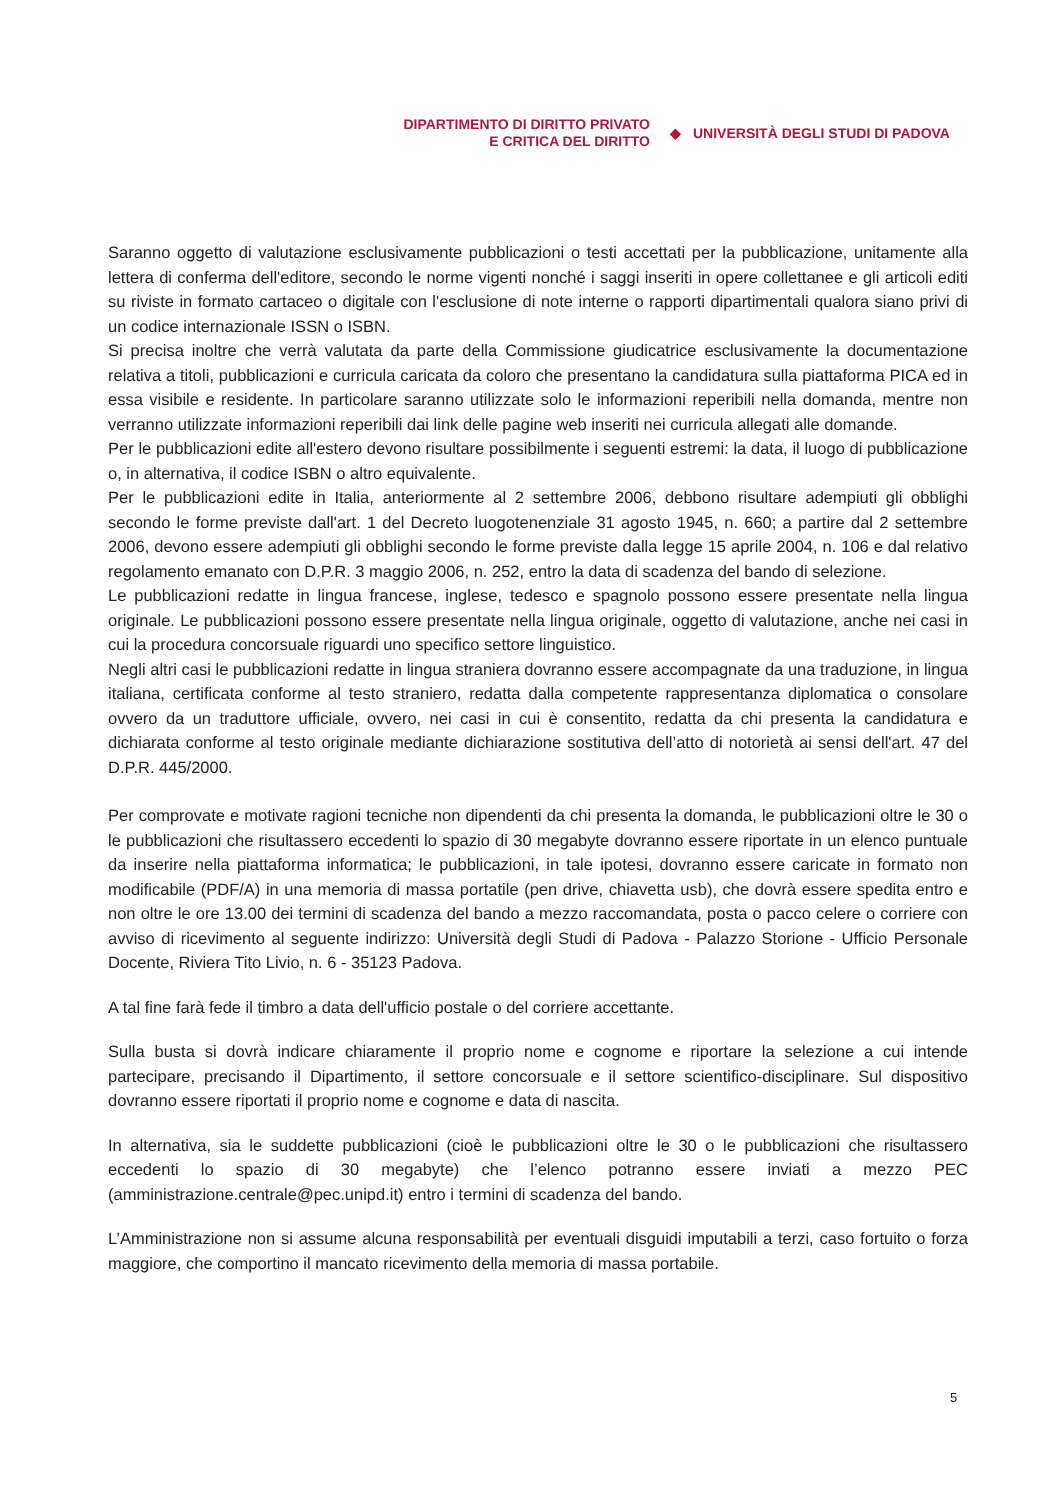DIPARTIMENTO DI DIRITTO PRIVATO
E CRITICA DEL DIRITTO
◆ UNIVERSITÀ DEGLI STUDI DI PADOVA
Saranno oggetto di valutazione esclusivamente pubblicazioni o testi accettati per la pubblicazione, unitamente alla lettera di conferma dell'editore, secondo le norme vigenti nonché i saggi inseriti in opere collettanee e gli articoli editi su riviste in formato cartaceo o digitale con l'esclusione di note interne o rapporti dipartimentali qualora siano privi di un codice internazionale ISSN o ISBN.
Si precisa inoltre che verrà valutata da parte della Commissione giudicatrice esclusivamente la documentazione relativa a titoli, pubblicazioni e curricula caricata da coloro che presentano la candidatura sulla piattaforma PICA ed in essa visibile e residente. In particolare saranno utilizzate solo le informazioni reperibili nella domanda, mentre non verranno utilizzate informazioni reperibili dai link delle pagine web inseriti nei curricula allegati alle domande.
Per le pubblicazioni edite all'estero devono risultare possibilmente i seguenti estremi: la data, il luogo di pubblicazione o, in alternativa, il codice ISBN o altro equivalente.
Per le pubblicazioni edite in Italia, anteriormente al 2 settembre 2006, debbono risultare adempiuti gli obblighi secondo le forme previste dall'art. 1 del Decreto luogotenenziale 31 agosto 1945, n. 660; a partire dal 2 settembre 2006, devono essere adempiuti gli obblighi secondo le forme previste dalla legge 15 aprile 2004, n. 106 e dal relativo regolamento emanato con D.P.R. 3 maggio 2006, n. 252, entro la data di scadenza del bando di selezione.
Le pubblicazioni redatte in lingua francese, inglese, tedesco e spagnolo possono essere presentate nella lingua originale. Le pubblicazioni possono essere presentate nella lingua originale, oggetto di valutazione, anche nei casi in cui la procedura concorsuale riguardi uno specifico settore linguistico.
Negli altri casi le pubblicazioni redatte in lingua straniera dovranno essere accompagnate da una traduzione, in lingua italiana, certificata conforme al testo straniero, redatta dalla competente rappresentanza diplomatica o consolare ovvero da un traduttore ufficiale, ovvero, nei casi in cui è consentito, redatta da chi presenta la candidatura e dichiarata conforme al testo originale mediante dichiarazione sostitutiva dell’atto di notorietà ai sensi dell'art. 47 del D.P.R. 445/2000.
Per comprovate e motivate ragioni tecniche non dipendenti da chi presenta la domanda, le pubblicazioni oltre le 30 o le pubblicazioni che risultassero eccedenti lo spazio di 30 megabyte dovranno essere riportate in un elenco puntuale da inserire nella piattaforma informatica; le pubblicazioni, in tale ipotesi, dovranno essere caricate in formato non modificabile (PDF/A) in una memoria di massa portatile (pen drive, chiavetta usb), che dovrà essere spedita entro e non oltre le ore 13.00 dei termini di scadenza del bando a mezzo raccomandata, posta o pacco celere o corriere con avviso di ricevimento al seguente indirizzo: Università degli Studi di Padova - Palazzo Storione - Ufficio Personale Docente, Riviera Tito Livio, n. 6 - 35123 Padova.
A tal fine farà fede il timbro a data dell'ufficio postale o del corriere accettante.
Sulla busta si dovrà indicare chiaramente il proprio nome e cognome e riportare la selezione a cui intende partecipare, precisando il Dipartimento, il settore concorsuale e il settore scientifico-disciplinare. Sul dispositivo dovranno essere riportati il proprio nome e cognome e data di nascita.
In alternativa, sia le suddette pubblicazioni (cioè le pubblicazioni oltre le 30 o le pubblicazioni che risultassero eccedenti lo spazio di 30 megabyte) che l’elenco potranno essere inviati a mezzo PEC (amministrazione.centrale@pec.unipd.it) entro i termini di scadenza del bando.
L’Amministrazione non si assume alcuna responsabilità per eventuali disguidi imputabili a terzi, caso fortuito o forza maggiore, che comportino il mancato ricevimento della memoria di massa portabile.
5